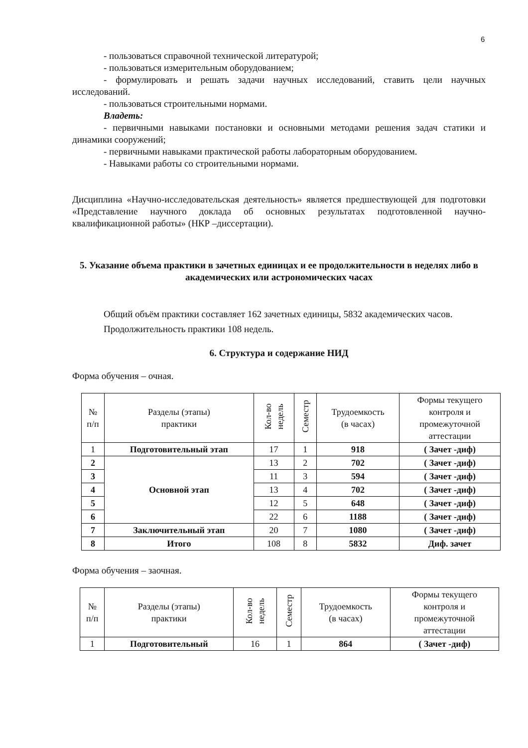6
- пользоваться справочной технической литературой;
- пользоваться измерительным оборудованием;
- формулировать и решать задачи научных исследований, ставить цели научных исследований.
- пользоваться строительными нормами.
Владеть:
- первичными навыками постановки и основными методами решения задач статики и динамики сооружений;
- первичными навыками практической работы лабораторным оборудованием.
- Навыками работы со строительными нормами.
Дисциплина «Научно-исследовательская деятельность» является предшествующей для подготовки «Представление научного доклада об основных результатах подготовленной научно-квалификационной работы» (НКР –диссертации).
5. Указание объема практики в зачетных единицах и ее продолжительности в неделях либо в академических или астрономических часах
Общий объём практики составляет 162 зачетных единицы, 5832 академических часов.
Продолжительность практики 108 недель.
6. Структура и содержание НИД
Форма обучения – очная.
| № п/п | Разделы (этапы) практики | Кол-во недель | Семестр | Трудоемкость (в часах) | Формы текущего контроля и промежуточной аттестации |
| --- | --- | --- | --- | --- | --- |
| 1 | Подготовительный этап | 17 | 1 | 918 | ( Зачет -диф) |
| 2 | Основной этап | 13 | 2 | 702 | ( Зачет -диф) |
| 3 | | 11 | 3 | 594 | ( Зачет -диф) |
| 4 | | 13 | 4 | 702 | ( Зачет -диф) |
| 5 | | 12 | 5 | 648 | ( Зачет -диф) |
| 6 | | 22 | 6 | 1188 | ( Зачет -диф) |
| 7 | Заключительный этап | 20 | 7 | 1080 | ( Зачет -диф) |
| 8 | Итого | 108 | 8 | 5832 | Диф. зачет |
Форма обучения – заочная.
| № п/п | Разделы (этапы) практики | Кол-во недель | Семестр | Трудоемкость (в часах) | Формы текущего контроля и промежуточной аттестации |
| --- | --- | --- | --- | --- | --- |
| 1 | Подготовительный | 16 | 1 | 864 | ( Зачет -диф) |